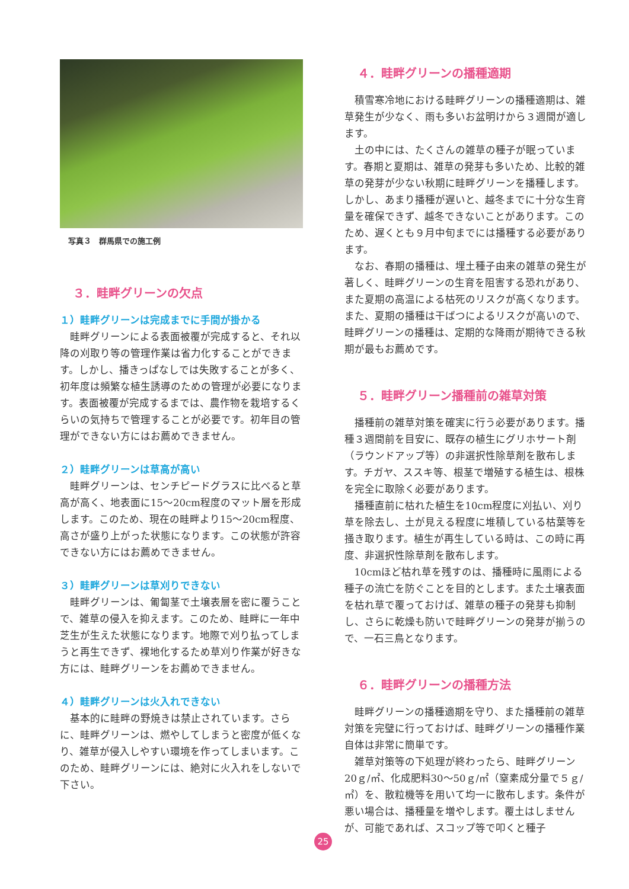写真３　群馬県での施工例
３．畦畔グリーンの欠点
１）畦畔グリーンは完成までに手間が掛かる
畦畔グリーンによる表面被覆が完成すると、それ以降の刈取り等の管理作業は省力化することができます。しかし、播きっぱなしでは失敗することが多く、初年度は頻繁な植生誘導のための管理が必要になります。表面被覆が完成するまでは、農作物を栽培するくらいの気持ちで管理することが必要です。初年目の管理ができない方にはお薦めできません。
２）畦畔グリーンは草高が高い
畦畔グリーンは、センチピードグラスに比べると草高が高く、地表面に15～20cm程度のマット層を形成します。このため、現在の畦畔より15～20cm程度、高さが盛り上がった状態になります。この状態が許容できない方にはお薦めできません。
３）畦畔グリーンは草刈りできない
畦畔グリーンは、匍匐茎で土壌表層を密に覆うことで、雑草の侵入を抑えます。このため、畦畔に一年中芝生が生えた状態になります。地際で刈り払ってしまうと再生できず、裸地化するため草刈り作業が好きな方には、畦畔グリーンをお薦めできません。
４）畦畔グリーンは火入れできない
基本的に畦畔の野焼きは禁止されています。さらに、畦畔グリーンは、燃やしてしまうと密度が低くなり、雑草が侵入しやすい環境を作ってしまいます。このため、畦畔グリーンには、絶対に火入れをしないで下さい。
４．畦畔グリーンの播種適期
積雪寒冷地における畦畔グリーンの播種適期は、雑草発生が少なく、雨も多いお盆明けから３週間が適します。
土の中には、たくさんの雑草の種子が眠っています。春期と夏期は、雑草の発芽も多いため、比較的雑草の発芽が少ない秋期に畦畔グリーンを播種します。しかし、あまり播種が遅いと、越冬までに十分な生育量を確保できず、越冬できないことがあります。このため、遅くとも９月中旬までには播種する必要があります。
なお、春期の播種は、埋土種子由来の雑草の発生が著しく、畦畔グリーンの生育を阻害する恐れがあり、また夏期の高温による枯死のリスクが高くなります。また、夏期の播種は干ばつによるリスクが高いので、畦畔グリーンの播種は、定期的な降雨が期待できる秋期が最もお薦めです。
５．畦畔グリーン播種前の雑草対策
播種前の雑草対策を確実に行う必要があります。播種３週間前を目安に、既存の植生にグリホサート剤（ラウンドアップ等）の非選択性除草剤を散布します。チガヤ、ススキ等、根茎で増殖する植生は、根株を完全に取除く必要があります。
播種直前に枯れた植生を10cm程度に刈払い、刈り草を除去し、土が見える程度に堆積している枯葉等を掻き取ります。植生が再生している時は、この時に再度、非選択性除草剤を散布します。
10cmほど枯れ草を残すのは、播種時に風雨による種子の流亡を防ぐことを目的とします。また土壌表面を枯れ草で覆っておけば、雑草の種子の発芽も抑制し、さらに乾燥も防いで畦畔グリーンの発芽が揃うので、一石三鳥となります。
６．畦畔グリーンの播種方法
畦畔グリーンの播種適期を守り、また播種前の雑草対策を完璧に行っておけば、畦畔グリーンの播種作業自体は非常に簡単です。
雑草対策等の下処理が終わったら、畦畔グリーン20ｇ/㎡、化成肥料30～50ｇ/㎡（窒素成分量で５ｇ/㎡）を、散粒機等を用いて均一に散布します。条件が悪い場合は、播種量を増やします。覆土はしませんが、可能であれば、スコップ等で叩くと種子
25